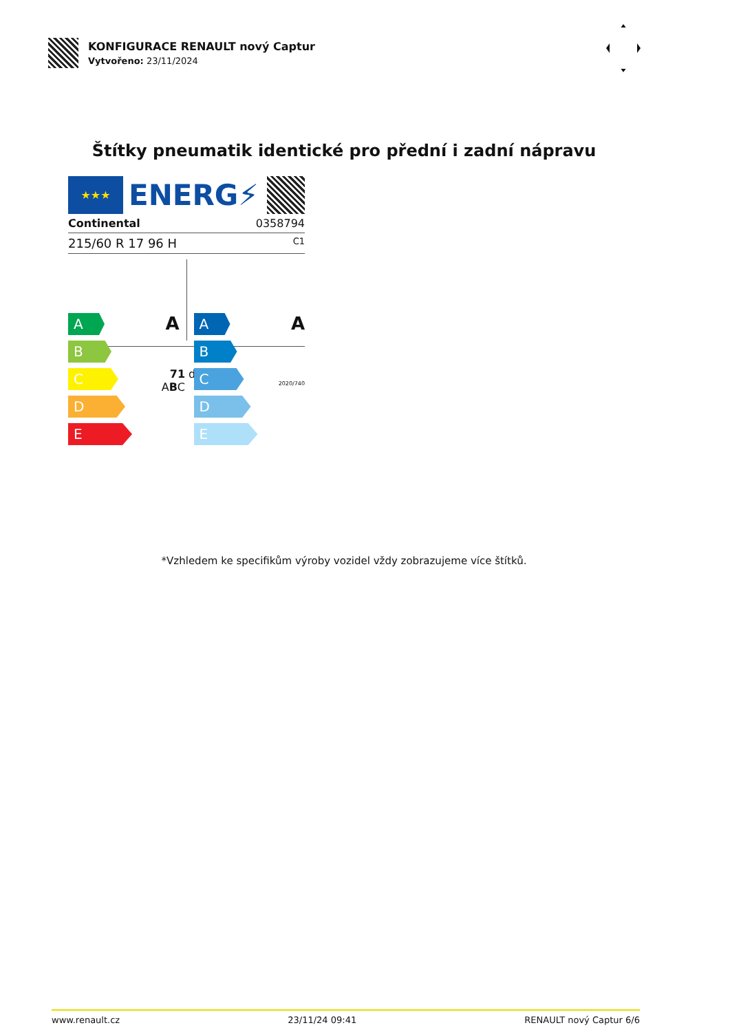KONFIGURACE RENAULT nový Captur
Vytvořeno: 23/11/2024
Štítky pneumatik identické pro přední i zadní nápravu
★★★
ENERG⚡
Continental 0358794
215/60 R 17 96 H C1
A
B
C
D
E
A
A
B
C
D
E
A
71 dB
ABC 2020/740
*Vzhledem ke specifikům výroby vozidel vždy zobrazujeme více štítků.
www.renault.cz 23/11/24 09:41 RENAULT nový Captur 6/6